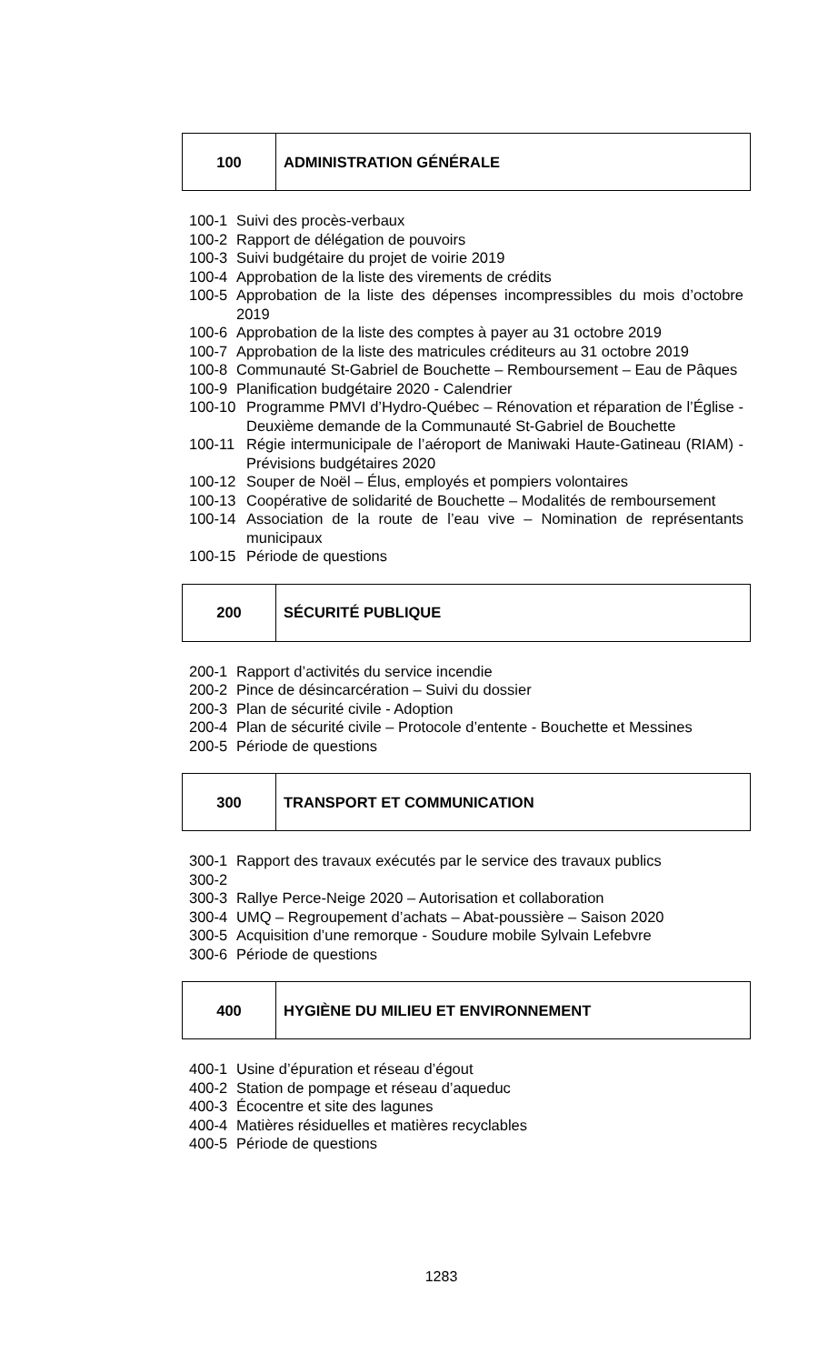| 100 | ADMINISTRATION GÉNÉRALE |
100-1 Suivi des procès-verbaux
100-2 Rapport de délégation de pouvoirs
100-3 Suivi budgétaire du projet de voirie 2019
100-4 Approbation de la liste des virements de crédits
100-5 Approbation de la liste des dépenses incompressibles du mois d’octobre 2019
100-6 Approbation de la liste des comptes à payer au 31 octobre 2019
100-7 Approbation de la liste des matricules créditeurs au 31 octobre 2019
100-8 Communauté St-Gabriel de Bouchette – Remboursement – Eau de Pâques
100-9 Planification budgétaire 2020 - Calendrier
100-10 Programme PMVI d’Hydro-Québec – Rénovation et réparation de l’Église - Deuxième demande de la Communauté St-Gabriel de Bouchette
100-11 Régie intermunicipale de l’aéroport de Maniwaki Haute-Gatineau (RIAM) - Prévisions budgétaires 2020
100-12 Souper de Noël – Élus, employés et pompiers volontaires
100-13 Coopérative de solidarité de Bouchette – Modalités de remboursement
100-14 Association de la route de l’eau vive – Nomination de représentants municipaux
100-15 Période de questions
| 200 | SÉCURITÉ PUBLIQUE |
200-1 Rapport d’activités du service incendie
200-2 Pince de désincarcération – Suivi du dossier
200-3 Plan de sécurité civile - Adoption
200-4 Plan de sécurité civile – Protocole d’entente - Bouchette et Messines
200-5 Période de questions
| 300 | TRANSPORT ET COMMUNICATION |
300-1 Rapport des travaux exécutés par le service des travaux publics
300-2
300-3 Rallye Perce-Neige 2020 – Autorisation et collaboration
300-4 UMQ – Regroupement d’achats – Abat-poussière – Saison 2020
300-5 Acquisition d’une remorque - Soudure mobile Sylvain Lefebvre
300-6 Période de questions
| 400 | HYGIÈNE DU MILIEU ET ENVIRONNEMENT |
400-1 Usine d’épuration et réseau d’égout
400-2 Station de pompage et réseau d’aqueduc
400-3 Écocentre et site des lagunes
400-4 Matières résiduelles et matières recyclables
400-5 Période de questions
1283